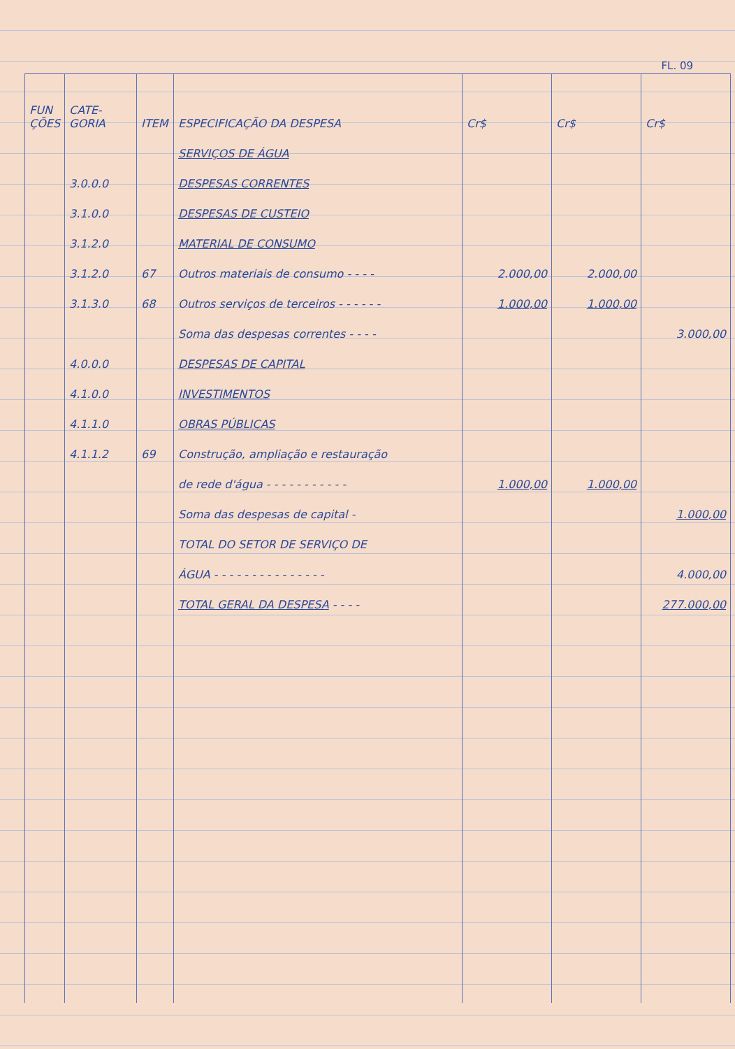FL. 09
| FUN ÇÕES | CATE- GORIA | ITEM | ESPECIFICAÇÃO DA DESPESA | Cr$ | Cr$ | Cr$ |
| --- | --- | --- | --- | --- | --- | --- |
| | | | SERVIÇOS DE ÁGUA | | | |
| | 3.0.0.0 | | DESPESAS CORRENTES | | | |
| | 3.1.0.0 | | DESPESAS DE CUSTEIO | | | |
| | 3.1.2.0 | | MATERIAL DE CONSUMO | | | |
| | 3.1.2.0 | 67 | Outros materiais de consumo - - - - | 2.000,00 | 2.000,00 | |
| | 3.1.3.0 | 68 | Outros serviços de terceiros - - - - - - | 1.000,00 | 1.000,00 | |
| | | | Soma das despesas correntes - - - - | | | 3.000,00 |
| | 4.0.0.0 | | DESPESAS DE CAPITAL | | | |
| | 4.1.0.0 | | INVESTIMENTOS | | | |
| | 4.1.1.0 | | OBRAS PÚBLICAS | | | |
| | 4.1.1.2 | 69 | Construção, ampliação e restauração | | | |
| | | | de rede d'água - - - - - - - - - - - | 1.000,00 | 1.000,00 | |
| | | | Soma das despesas de capital - | | | 1.000,00 |
| | | | TOTAL DO SETOR DE SERVIÇO DE | | | |
| | | | ÁGUA - - - - - - - - - - - - - - - | | | 4.000,00 |
| | | | TOTAL GERAL DA DESPESA - - - - | | | 277.000,00 |